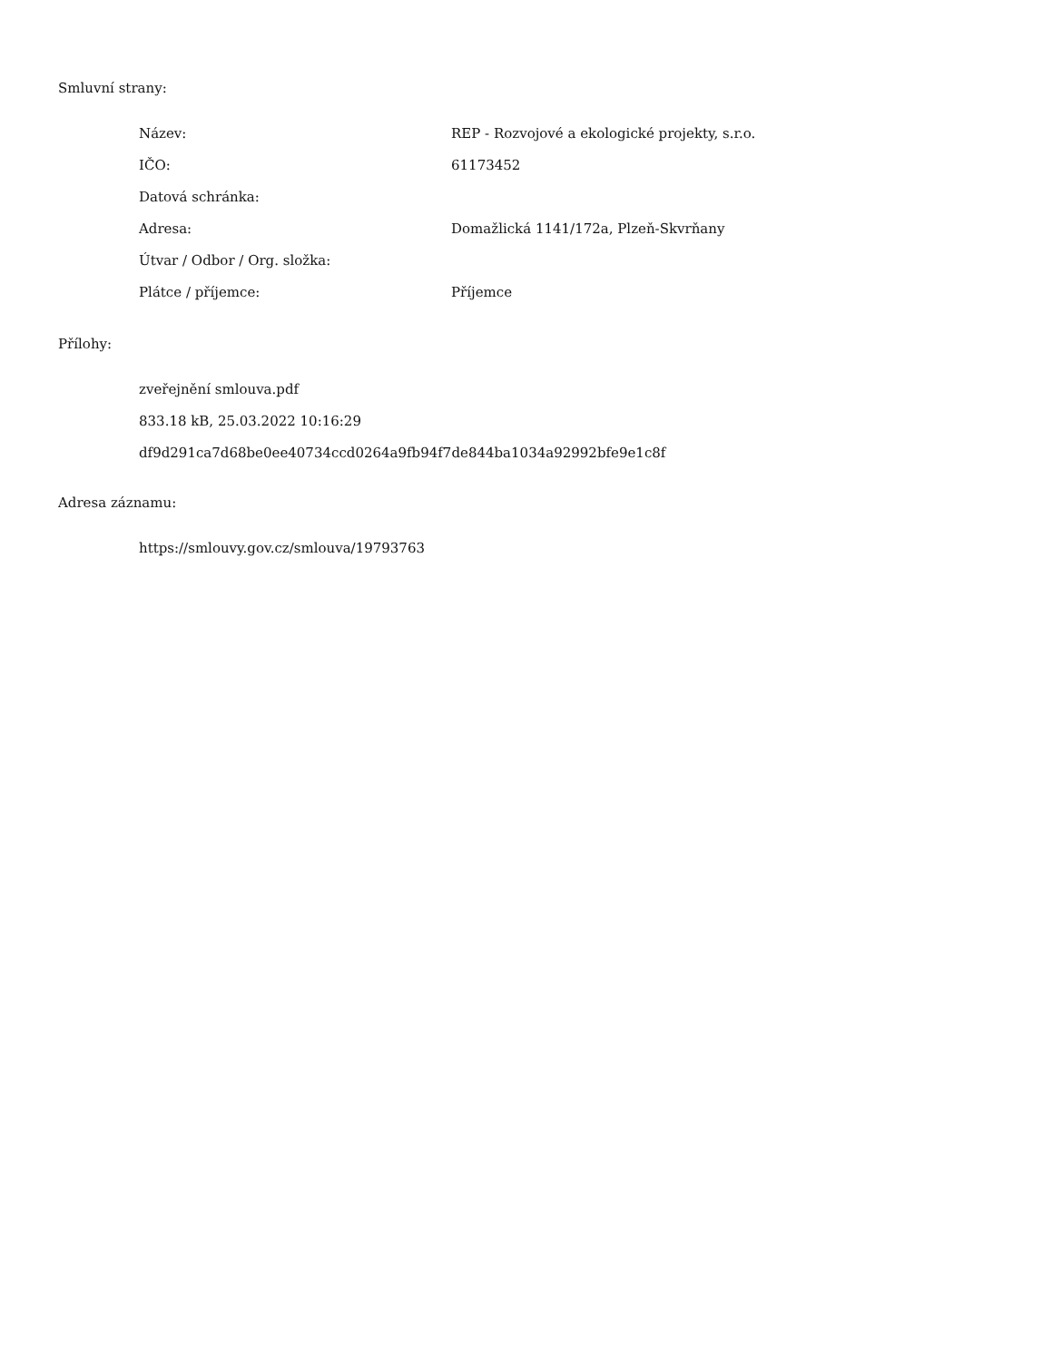Smluvní strany:
| Název: | REP - Rozvojové a ekologické projekty, s.r.o. |
| IČO: | 61173452 |
| Datová schránka: | |
| Adresa: | Domažlická 1141/172a, Plzeň-Skvrňany |
| Útvar / Odbor / Org. složka: | |
| Plátce / příjemce: | Příjemce |
Přílohy:
zveřejnění smlouva.pdf
833.18 kB, 25.03.2022 10:16:29
df9d291ca7d68be0ee40734ccd0264a9fb94f7de844ba1034a92992bfe9e1c8f
Adresa záznamu:
https://smlouvy.gov.cz/smlouva/19793763